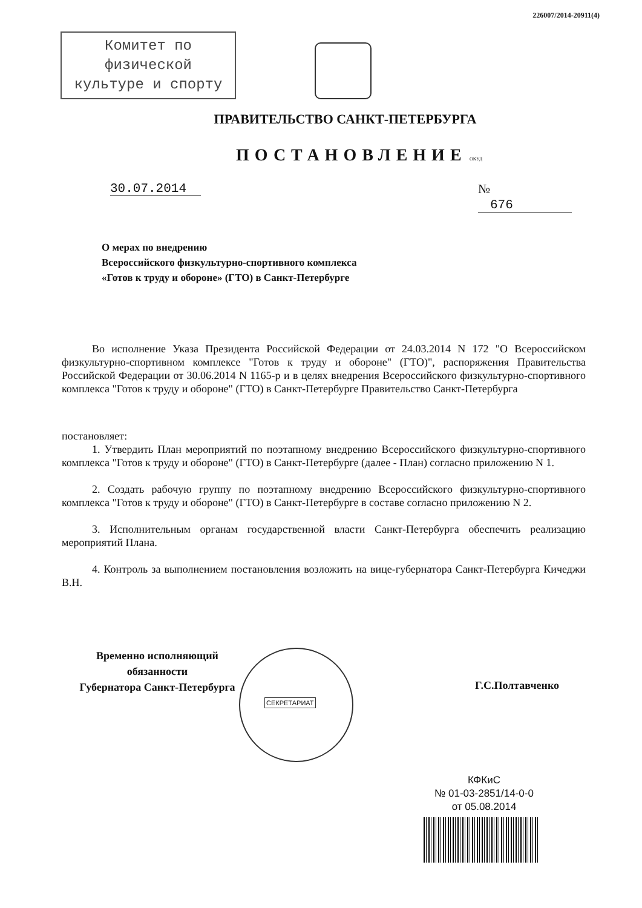226007/2014-20911(4)
Комитет по
физической
культуре и спорту
ПРАВИТЕЛЬСТВО САНКТ-ПЕТЕРБУРГА
ПОСТАНОВЛЕНИЕ ОКУД
30.07.2014 № 676
О мерах по внедрению
Всероссийского физкультурно-спортивного комплекса
«Готов к труду и обороне» (ГТО) в Санкт-Петербурге
Во исполнение Указа Президента Российской Федерации от 24.03.2014 N 172 "О Всероссийском физкультурно-спортивном комплексе "Готов к труду и обороне" (ГТО)", распоряжения Правительства Российской Федерации от 30.06.2014 N 1165-р и в целях внедрения Всероссийского физкультурно-спортивного комплекса "Готов к труду и обороне" (ГТО) в Санкт-Петербурге Правительство Санкт-Петербурга
постановляет:
1. Утвердить План мероприятий по поэтапному внедрению Всероссийского физкультурно-спортивного комплекса "Готов к труду и обороне" (ГТО) в Санкт-Петербурге (далее - План) согласно приложению N 1.
2. Создать рабочую группу по поэтапному внедрению Всероссийского физкультурно-спортивного комплекса "Готов к труду и обороне" (ГТО) в Санкт-Петербурге в составе согласно приложению N 2.
3. Исполнительным органам государственной власти Санкт-Петербурга обеспечить реализацию мероприятий Плана.
4. Контроль за выполнением постановления возложить на вице-губернатора Санкт-Петербурга Кичеджи В.Н.
Временно исполняющий
обязанности
Губернатора Санкт-Петербурга
СЕКРЕТАРИАТ
Г.С.Полтавченко
КФКиС
№ 01-03-2851/14-0-0
от 05.08.2014